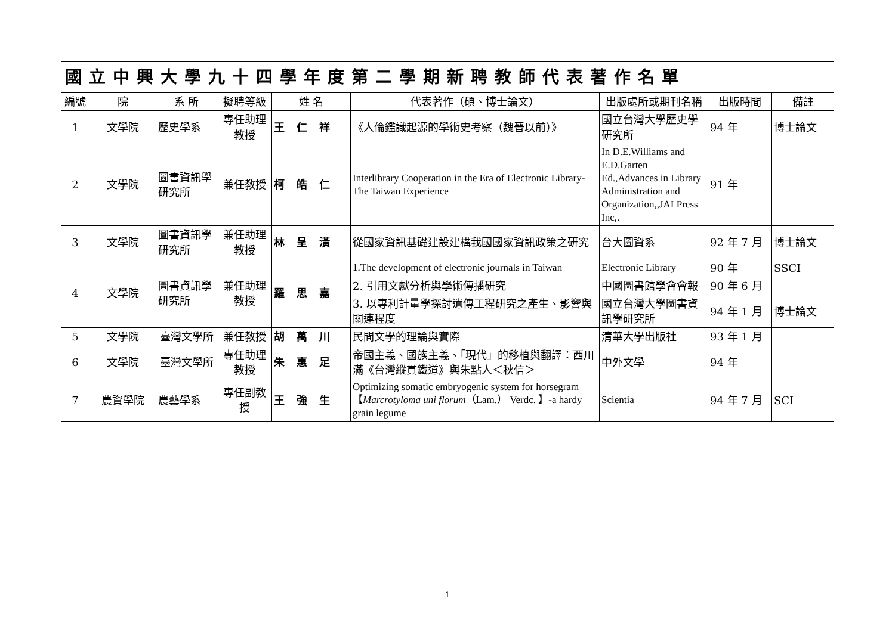| 國立中興大學九十四學年度第二學期新聘教師代表著作名單 | | | | | | | | |
| --- | --- | --- | --- | --- | --- | --- | --- | --- |
| 編號 | 院 | 系 所 | 擬聘等級 | 姓 名 | 代表著作（碩、博士論文） | 出版處所或期刊名稱 | 出版時間 | 備註 |
| 1 | 文學院 | 歷史學系 | 專任助理教授 | 王仁祥 | 《人倫鑑識起源的學術史考察（魏晉以前）》 | 國立台灣大學歷史學研究所 | 94 年 | 博士論文 |
| 2 | 文學院 | 圖書資訊學研究所 | 兼任教授 | 柯皓仁 | Interlibrary Cooperation in the Era of Electronic Library-The Taiwan Experience | In D.E.Williams and E.D.Garten Ed.,Advances in Library Administration and Organization,,JAI Press Inc,. | 91 年 | |
| 3 | 文學院 | 圖書資訊學研究所 | 兼任助理教授 | 林呈潢 | 從國家資訊基礎建設建構我國國家資訊政策之研究 | 台大圖資系 | 92 年 7 月 | 博士論文 |
| 4 | 文學院 | 圖書資訊學研究所 | 兼任助理教授 | 羅思嘉 | 1.The development of electronic journals in Taiwan | Electronic Library | 90 年 | SSCI |
| | | | | | 2. 引用文獻分析與學術傳播研究 | 中國圖書館學會會報 | 90 年 6 月 | |
| | | | | | 3. 以專利計量學探討遺傳工程研究之產生、影響與關連程度 | 國立台灣大學圖書資訊學研究所 | 94 年 1 月 | 博士論文 |
| 5 | 文學院 | 臺灣文學所 | 兼任教授 | 胡萬川 | 民間文學的理論與實際 | 清華大學出版社 | 93 年 1 月 | |
| 6 | 文學院 | 臺灣文學所 | 專任助理教授 | 朱惠足 | 帝國主義、國族主義、「現代」的移植與翻譯：西川滿《台灣縱貫鐵道》與朱點人＜秋信＞ | 中外文學 | 94 年 | |
| 7 | 農資學院 | 農藝學系 | 專任副教授 | 王強生 | Optimizing somatic embryogenic system for horsegram 【 Marcrotyloma uni florum （Lam.） Verdc. 】-a hardy grain legume | Scientia | 94 年 7 月 | SCI |
1